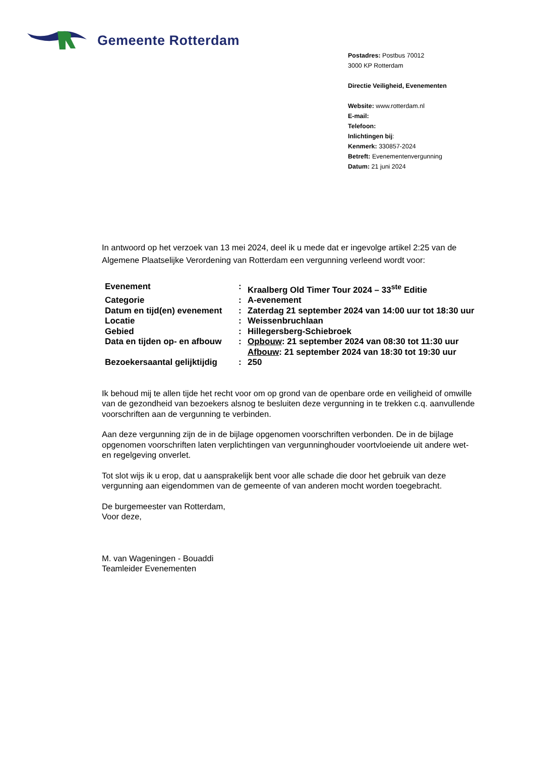Gemeente Rotterdam
Postadres: Postbus 70012
3000 KP Rotterdam
Directie Veiligheid, Evenementen
Website: www.rotterdam.nl
E-mail:
Telefoon:
Inlichtingen bij:
Kenmerk: 330857-2024
Betreft: Evenementenvergunning
Datum: 21 juni 2024
In antwoord op het verzoek van 13 mei 2024, deel ik u mede dat er ingevolge artikel 2:25 van de Algemene Plaatselijke Verordening van Rotterdam een vergunning verleend wordt voor:
| Evenement | : | Kraalberg Old Timer Tour 2024 – 33<sup>ste</sup> Editie |
| Categorie | : | A-evenement |
| Datum en tijd(en) evenement | : | Zaterdag 21 september 2024 van 14:00 uur tot 18:30 uur |
| Locatie | : | Weissenbruchlaan |
| Gebied | : | Hillegersberg-Schiebroek |
| Data en tijden op- en afbouw | : | Opbouw : 21 september 2024 van 08:30 tot 11:30 uur Afbouw : 21 september 2024 van 18:30 tot 19:30 uur |
| Bezoekersaantal gelijktijdig | : | 250 |
Ik behoud mij te allen tijde het recht voor om op grond van de openbare orde en veiligheid of omwille van de gezondheid van bezoekers alsnog te besluiten deze vergunning in te trekken c.q. aanvullende voorschriften aan de vergunning te verbinden.
Aan deze vergunning zijn de in de bijlage opgenomen voorschriften verbonden. De in de bijlage opgenomen voorschriften laten verplichtingen van vergunninghouder voortvloeiende uit andere wet- en regelgeving onverlet.
Tot slot wijs ik u erop, dat u aansprakelijk bent voor alle schade die door het gebruik van deze vergunning aan eigendommen van de gemeente of van anderen mocht worden toegebracht.
De burgemeester van Rotterdam,
Voor deze,
M. van Wageningen - Bouaddi
Teamleider Evenementen